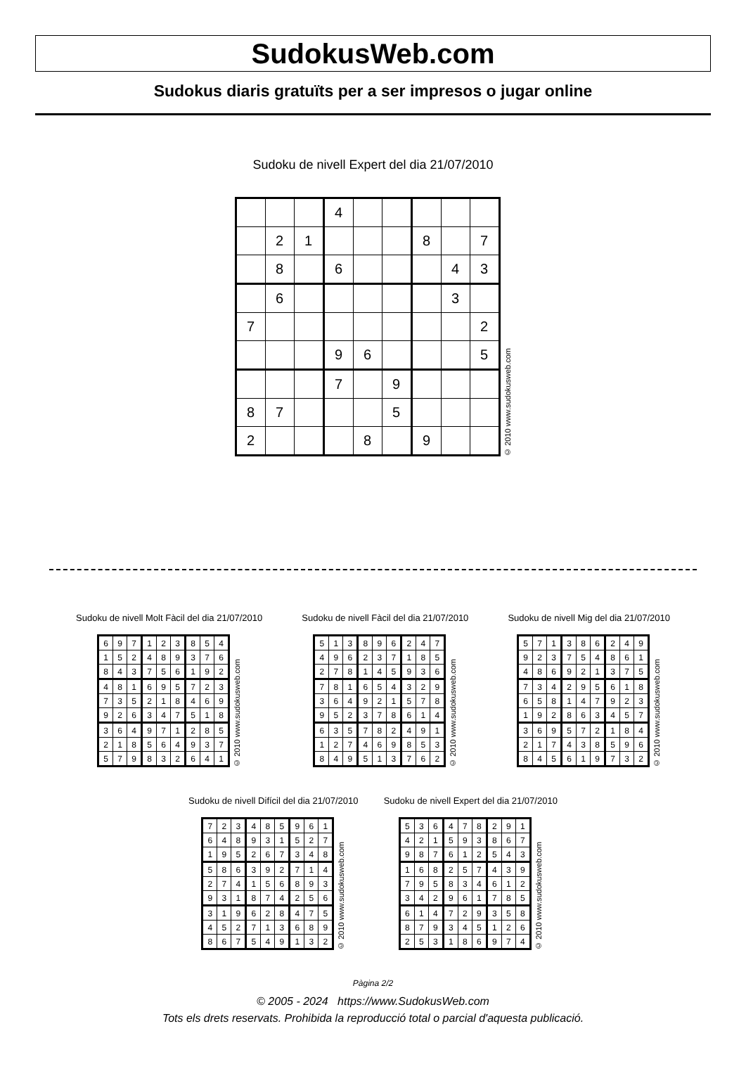SudokusWeb.com
Sudokus diaris gratuïts per a ser impresos o jugar online
Sudoku de nivell Expert del dia 21/07/2010
| | | | 4 | | | | | |
| | 2 | 1 | | | | 8 | | 7 |
| | 8 | | 6 | | | | 4 | 3 |
| | 6 | | | | | | 3 | |
| 7 | | | | | | | | 2 |
| | | | 9 | 6 | | | | 5 |
| | | | 7 | | 9 | | | |
| 8 | 7 | | | | 5 | | | |
| 2 | | | | 8 | | 9 | | |
© 2010 www.sudokusweb.com
Sudoku de nivell Molt Fàcil del dia 21/07/2010
| 6 | 9 | 7 | 1 | 2 | 3 | 8 | 5 | 4 |
| 1 | 5 | 2 | 4 | 8 | 9 | 3 | 7 | 6 |
| 8 | 4 | 3 | 7 | 5 | 6 | 1 | 9 | 2 |
| 4 | 8 | 1 | 6 | 9 | 5 | 7 | 2 | 3 |
| 7 | 3 | 5 | 2 | 1 | 8 | 4 | 6 | 9 |
| 9 | 2 | 6 | 3 | 4 | 7 | 5 | 1 | 8 |
| 3 | 6 | 4 | 9 | 7 | 1 | 2 | 8 | 5 |
| 2 | 1 | 8 | 5 | 6 | 4 | 9 | 3 | 7 |
| 5 | 7 | 9 | 8 | 3 | 2 | 6 | 4 | 1 |
© 2010 www.sudokusweb.com
Sudoku de nivell Fàcil del dia 21/07/2010
| 5 | 1 | 3 | 8 | 9 | 6 | 2 | 4 | 7 |
| 4 | 9 | 6 | 2 | 3 | 7 | 1 | 8 | 5 |
| 2 | 7 | 8 | 1 | 4 | 5 | 9 | 3 | 6 |
| 7 | 8 | 1 | 6 | 5 | 4 | 3 | 2 | 9 |
| 3 | 6 | 4 | 9 | 2 | 1 | 5 | 7 | 8 |
| 9 | 5 | 2 | 3 | 7 | 8 | 6 | 1 | 4 |
| 6 | 3 | 5 | 7 | 8 | 2 | 4 | 9 | 1 |
| 1 | 2 | 7 | 4 | 6 | 9 | 8 | 5 | 3 |
| 8 | 4 | 9 | 5 | 1 | 3 | 7 | 6 | 2 |
© 2010 www.sudokusweb.com
Sudoku de nivell Mig del dia 21/07/2010
| 5 | 7 | 1 | 3 | 8 | 6 | 2 | 4 | 9 |
| 9 | 2 | 3 | 7 | 5 | 4 | 8 | 6 | 1 |
| 4 | 8 | 6 | 9 | 2 | 1 | 3 | 7 | 5 |
| 7 | 3 | 4 | 2 | 9 | 5 | 6 | 1 | 8 |
| 6 | 5 | 8 | 1 | 4 | 7 | 9 | 2 | 3 |
| 1 | 9 | 2 | 8 | 6 | 3 | 4 | 5 | 7 |
| 3 | 6 | 9 | 5 | 7 | 2 | 1 | 8 | 4 |
| 2 | 1 | 7 | 4 | 3 | 8 | 5 | 9 | 6 |
| 8 | 4 | 5 | 6 | 1 | 9 | 7 | 3 | 2 |
© 2010 www.sudokusweb.com
Sudoku de nivell Difícil del dia 21/07/2010
| 7 | 2 | 3 | 4 | 8 | 5 | 9 | 6 | 1 |
| 6 | 4 | 8 | 9 | 3 | 1 | 5 | 2 | 7 |
| 1 | 9 | 5 | 2 | 6 | 7 | 3 | 4 | 8 |
| 5 | 8 | 6 | 3 | 9 | 2 | 7 | 1 | 4 |
| 2 | 7 | 4 | 1 | 5 | 6 | 8 | 9 | 3 |
| 9 | 3 | 1 | 8 | 7 | 4 | 2 | 5 | 6 |
| 3 | 1 | 9 | 6 | 2 | 8 | 4 | 7 | 5 |
| 4 | 5 | 2 | 7 | 1 | 3 | 6 | 8 | 9 |
| 8 | 6 | 7 | 5 | 4 | 9 | 1 | 3 | 2 |
© 2010 www.sudokusweb.com
Sudoku de nivell Expert del dia 21/07/2010
| 5 | 3 | 6 | 4 | 7 | 8 | 2 | 9 | 1 |
| 4 | 2 | 1 | 5 | 9 | 3 | 8 | 6 | 7 |
| 9 | 8 | 7 | 6 | 1 | 2 | 5 | 4 | 3 |
| 1 | 6 | 8 | 2 | 5 | 7 | 4 | 3 | 9 |
| 7 | 9 | 5 | 8 | 3 | 4 | 6 | 1 | 2 |
| 3 | 4 | 2 | 9 | 6 | 1 | 7 | 8 | 5 |
| 6 | 1 | 4 | 7 | 2 | 9 | 3 | 5 | 8 |
| 8 | 7 | 9 | 3 | 4 | 5 | 1 | 2 | 6 |
| 2 | 5 | 3 | 1 | 8 | 6 | 9 | 7 | 4 |
© 2010 www.sudokusweb.com
Pàgina 2/2
© 2005 - 2024 https://www.SudokusWeb.com
Tots els drets reservats. Prohibida la reproducció total o parcial d'aquesta publicació.